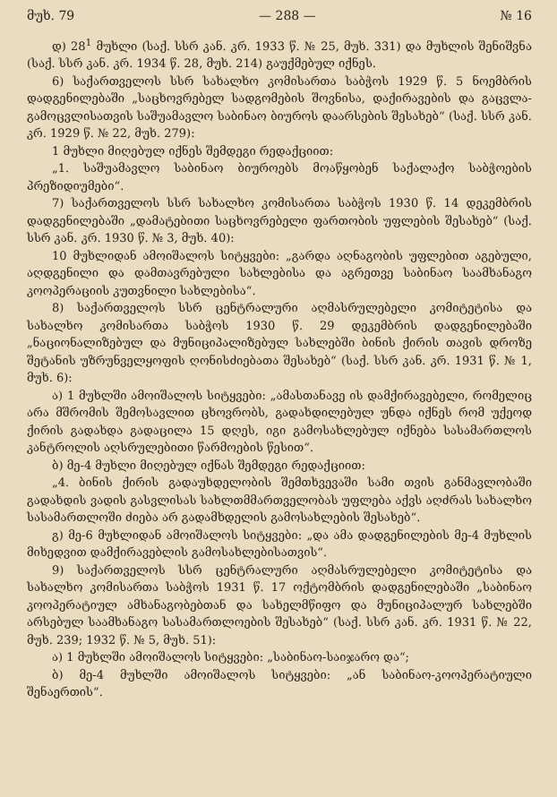მუხ. 79 — 288 — № 16
დ) 28<sup>1</sup> მუხლი (საქ. სსრ კან. კრ. 1933 წ. № 25, მუხ. 331) და მუხლის შენიშვნა (საქ. სსრ კან. კრ. 1934 წ. 28, მუხ. 214) გაუქმებულ იქნეს.
6) საქართველოს სსრ სახალხო კომისართა საბჭოს 1929 წ. 5 ნოემბრის დადგენილებაში „საცხოვრებელ სადგომების შოვნისა, დაქირავების და გაცვლა-გამოცვლისათვის საშუამავლო საბინაო ბიუროს დაარსების შესახებ“ (საქ. სსრ კან. კრ. 1929 წ. № 22, მუხ. 279):
1 მუხლი მიღებულ იქნეს შემდეგი რედაქციით:
„1. საშუამავლო საბინაო ბიუროებს მოაწყობენ საქალაქო საბჭოების პრეზიდიუმები“.
7) საქართველოს სსრ სახალხო კომისართა საბჭოს 1930 წ. 14 დეკემბრის დადგენილებაში „დამატებითი საცხოვრებელი ფართობის უფლების შესახებ“ (საქ. სსრ კან. კრ. 1930 წ. № 3, მუხ. 40):
10 მუხლიდან ამოიშალოს სიტყვები: „გარდა აღნაგობის უფლებით აგებული, აღდგენილი და დამთავრებული სახლებისა და აგრეთვე საბინაო საამხანაგო კოოპერაციის კუთვნილი სახლებისა“.
8) საქართველოს სსრ ცენტრალური აღმასრულებელი კომიტეტისა და სახალხო კომისართა საბჭოს 1930 წ. 29 დეკემბრის დადგენილებაში „ნაციონალიზებულ და მუნიციპალიზებულ სახლებში ბინის ქირის თავის დროზე შეტანის უზრუნველყოფის ღონისძიებათა შესახებ“ (საქ. სსრ კან. კრ. 1931 წ. № 1, მუხ. 6):
ა) 1 მუხლში ამოიშალოს სიტყვები: „ამასთანავე ის დამქირავებელი, რომელიც არა მშრომის შემოსავლით ცხოვრობს, გადახდილებულ უნდა იქნეს რომ უქეოდ ქირის გადახდა გადაცილა 15 დღეს, იგი გამოსახლებულ იქნება სასამართლოს კანტროლის აღსრულებითი წარმოების წესით“.
ბ) მე-4 მუხლი მიღებულ იქნას შემდეგი რედაქციით:
„4. ბინის ქირის გადაუხდელობის შემთხვევაში სამი თვის განმავლობაში გადახდის ვადის გასვლისას სახლთმმართველობას უფლება აქვს აღძრას სახალხო სასამართლოში ძიება არ გადამხდელის გამოსახლების შესახებ“.
გ) მე-6 მუხლიდან ამოიშალოს სიტყვები: „და ამა დადგენილების მე-4 მუხლის მიხედვით დამქირავებლის გამოსახლებისათვის“.
9) საქართველოს სსრ ცენტრალური აღმასრულებელი კომიტეტისა და სახალხო კომისართა საბჭოს 1931 წ. 17 ოქტომბრის დადგენილებაში „საბინაო კოოპერატიულ ამხანაგობებთან და სახელმწიფო და მუნიციპალურ სახლებში არსებულ საამხანაგო სასამართლოების შესახებ“ (საქ. სსრ კან. კრ. 1931 წ. № 22, მუხ. 239; 1932 წ. № 5, მუხ. 51):
ა) 1 მუხლში ამოიშალოს სიტყვები: „საბინაო-საიჯარო და“;
ბ) მე-4 მუხლში ამოიშალოს სიტყვები: „ან საბინაო-კოოპერატიული შენაერთის“.